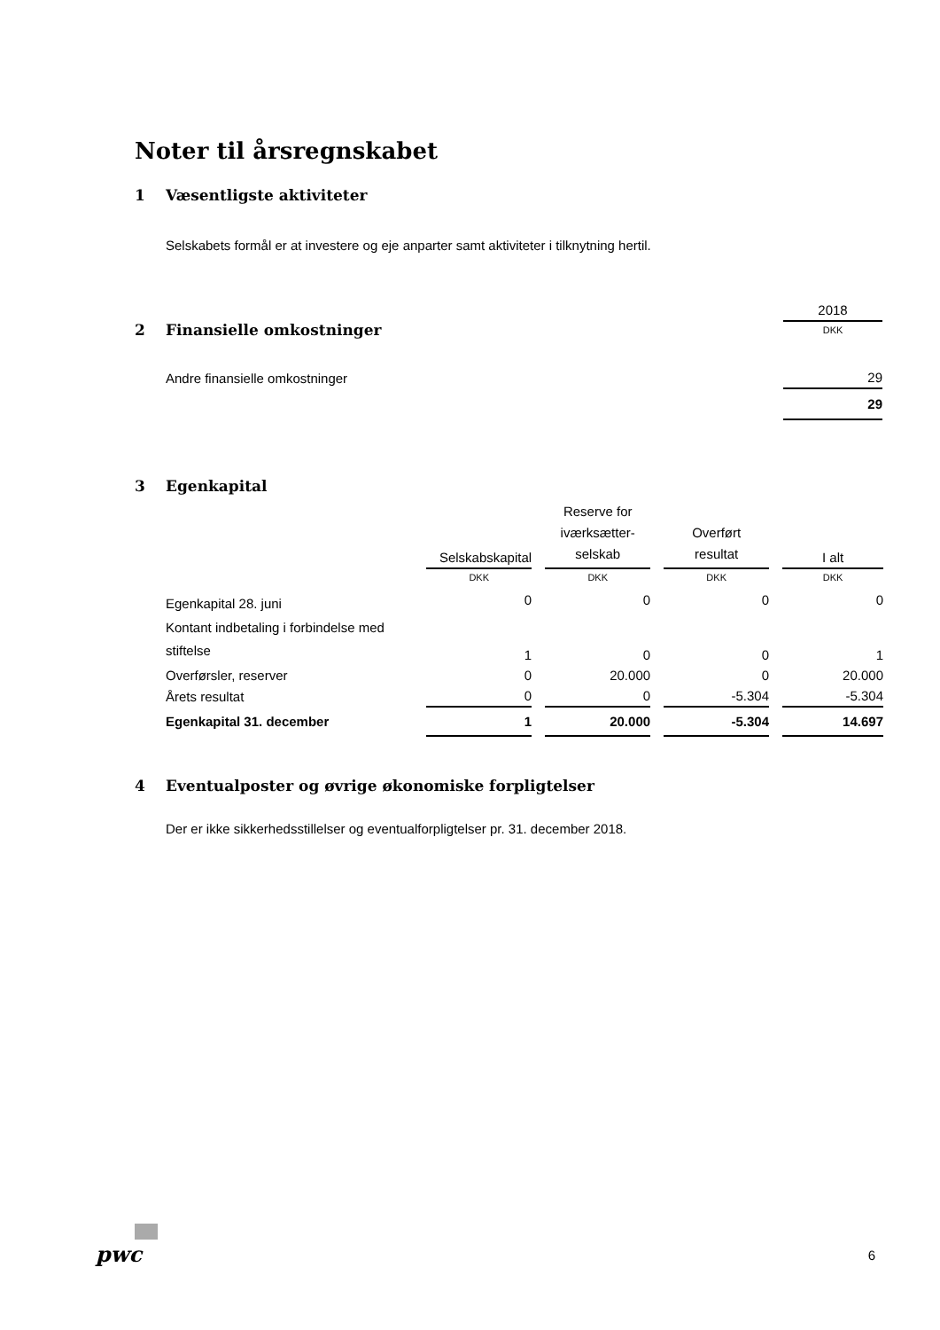Noter til årsregnskabet
1 Væsentligste aktiviteter
Selskabets formål er at investere og eje anparter samt aktiviteter i tilknytning hertil.
| | 2018 |
| 2 Finansielle omkostninger | DKK |
| Andre finansielle omkostninger | 29 |
| | 29 |
3 Egenkapital
| | Selskabskapital | | Reserve for iværksætter- selskab | | Overført resultat | | I alt |
| | DKK | | DKK | | DKK | | DKK |
| Egenkapital 28. juni | 0 | | 0 | | 0 | | 0 |
| Kontant indbetaling i forbindelse med stiftelse | 1 | | 0 | | 0 | | 1 |
| Overførsler, reserver | 0 | | 20.000 | | 0 | | 20.000 |
| Årets resultat | 0 | | 0 | | -5.304 | | -5.304 |
| Egenkapital 31. december | 1 | | 20.000 | | -5.304 | | 14.697 |
4 Eventualposter og øvrige økonomiske forpligtelser
Der er ikke sikkerhedsstillelser og eventualforpligtelser pr. 31. december 2018.
pwc 6